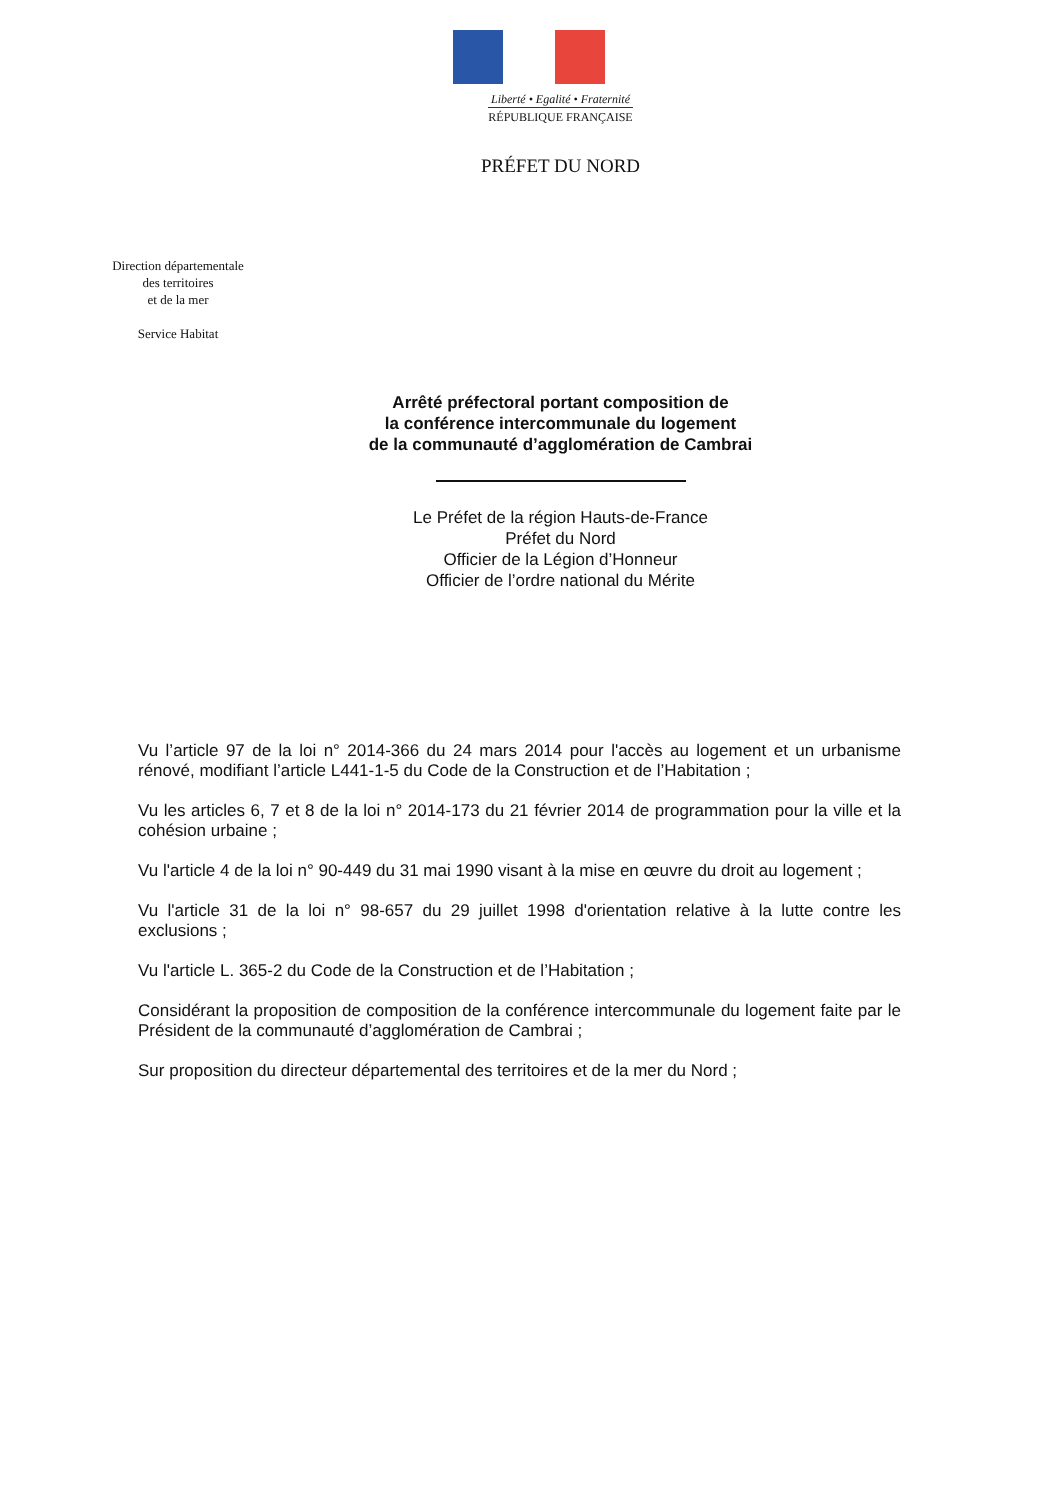Liberté • Egalité • Fraternité
RÉPUBLIQUE FRANÇAISE
PRÉFET DU NORD
Direction départementale
des territoires
et de la mer
Service Habitat
Arrêté préfectoral portant composition de
la conférence intercommunale du logement
de la communauté d’agglomération de Cambrai
Le Préfet de la région Hauts-de-France
Préfet du Nord
Officier de la Légion d’Honneur
Officier de l’ordre national du Mérite
Vu l’article 97 de la loi n° 2014-366 du 24 mars 2014 pour l'accès au logement et un urbanisme rénové, modifiant l’article L441-1-5 du Code de la Construction et de l’Habitation ;
Vu les articles 6, 7 et 8 de la loi n° 2014-173 du 21 février 2014 de programmation pour la ville et la cohésion urbaine ;
Vu l'article 4 de la loi n° 90-449 du 31 mai 1990 visant à la mise en œuvre du droit au logement ;
Vu l'article 31 de la loi n° 98-657 du 29 juillet 1998 d'orientation relative à la lutte contre les exclusions ;
Vu l'article L. 365-2 du Code de la Construction et de l’Habitation ;
Considérant la proposition de composition de la conférence intercommunale du logement faite par le Président de la communauté d’agglomération de Cambrai ;
Sur proposition du directeur départemental des territoires et de la mer du Nord ;